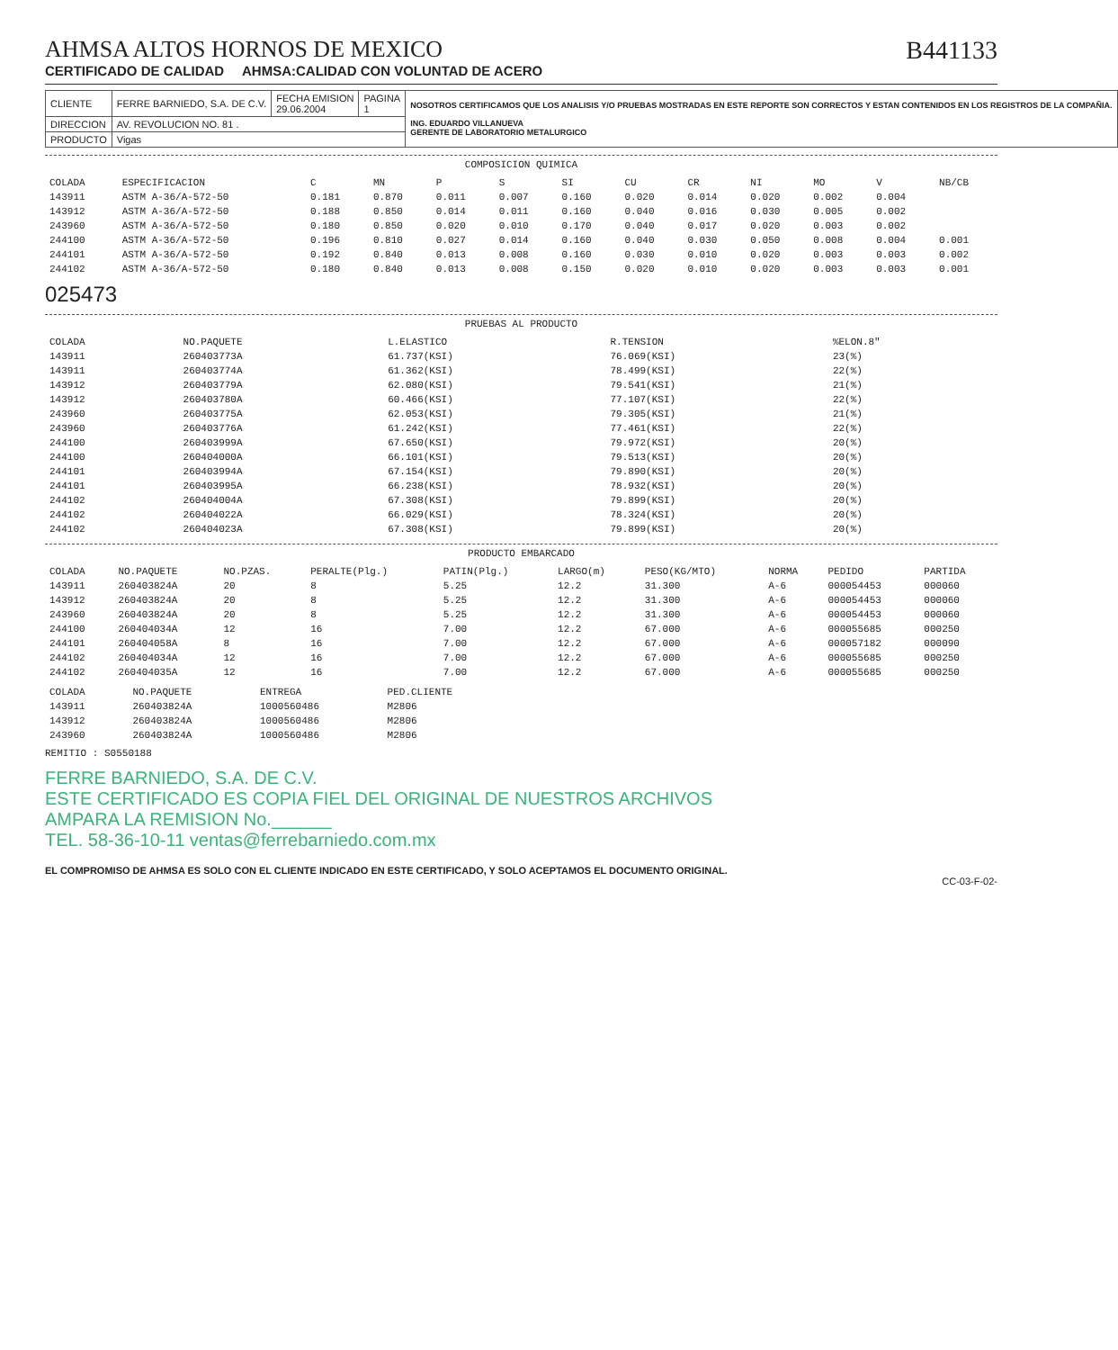AHMSA ALTOS HORNOS DE MEXICO
CERTIFICADO DE CALIDAD AHMSA:CALIDAD CON VOLUNTAD DE ACERO
B441133
| CLIENTE | FERRE BARNIEDO, S.A. DE C.V. | FECHA EMISION 29.06.2004 | PAGINA 1 | NOSOTROS CERTIFICAMOS QUE LOS ANALISIS Y/O PRUEBAS MOSTRADAS EN ESTE REPORTE SON CORRECTOS Y ESTAN CONTENIDOS EN LOS REGISTROS DE LA COMPAÑIA. ING. EDUARDO VILLANUEVA GERENTE DE LABORATORIO METALURGICO |
| DIRECCION | AV. REVOLUCION NO. 81 . | | | |
| PRODUCTO | Vigas | | | |
COMPOSICION QUIMICA
| COLADA | ESPECIFICACION | C | MN | P | S | SI | CU | CR | NI | MO | V | NB/CB |
| --- | --- | --- | --- | --- | --- | --- | --- | --- | --- | --- | --- | --- |
| 143911 | ASTM A-36/A-572-50 | 0.181 | 0.870 | 0.011 | 0.007 | 0.160 | 0.020 | 0.014 | 0.020 | 0.002 | 0.004 | |
| 143912 | ASTM A-36/A-572-50 | 0.188 | 0.850 | 0.014 | 0.011 | 0.160 | 0.040 | 0.016 | 0.030 | 0.005 | 0.002 | |
| 243960 | ASTM A-36/A-572-50 | 0.180 | 0.850 | 0.020 | 0.010 | 0.170 | 0.040 | 0.017 | 0.020 | 0.003 | 0.002 | |
| 244100 | ASTM A-36/A-572-50 | 0.196 | 0.810 | 0.027 | 0.014 | 0.160 | 0.040 | 0.030 | 0.050 | 0.008 | 0.004 | 0.001 |
| 244101 | ASTM A-36/A-572-50 | 0.192 | 0.840 | 0.013 | 0.008 | 0.160 | 0.030 | 0.010 | 0.020 | 0.003 | 0.003 | 0.002 |
| 244102 | ASTM A-36/A-572-50 | 0.180 | 0.840 | 0.013 | 0.008 | 0.150 | 0.020 | 0.010 | 0.020 | 0.003 | 0.003 | 0.001 |
025473
PRUEBAS AL PRODUCTO
| COLADA | NO.PAQUETE | L.ELASTICO | R.TENSION | %ELON.8" |
| --- | --- | --- | --- | --- |
| 143911 | 260403773A | 61.737(KSI) | 76.069(KSI) | 23(%) |
| 143911 | 260403774A | 61.362(KSI) | 78.499(KSI) | 22(%) |
| 143912 | 260403779A | 62.080(KSI) | 79.541(KSI) | 21(%) |
| 143912 | 260403780A | 60.466(KSI) | 77.107(KSI) | 22(%) |
| 243960 | 260403775A | 62.053(KSI) | 79.305(KSI) | 21(%) |
| 243960 | 260403776A | 61.242(KSI) | 77.461(KSI) | 22(%) |
| 244100 | 260403999A | 67.650(KSI) | 79.972(KSI) | 20(%) |
| 244100 | 260404000A | 66.101(KSI) | 79.513(KSI) | 20(%) |
| 244101 | 260403994A | 67.154(KSI) | 79.890(KSI) | 20(%) |
| 244101 | 260403995A | 66.238(KSI) | 78.932(KSI) | 20(%) |
| 244102 | 260404004A | 67.308(KSI) | 79.899(KSI) | 20(%) |
| 244102 | 260404022A | 66.029(KSI) | 78.324(KSI) | 20(%) |
| 244102 | 260404023A | 67.308(KSI) | 79.899(KSI) | 20(%) |
PRODUCTO EMBARCADO
| COLADA | NO.PAQUETE | NO.PZAS. | PERALTE(Plg.) | PATIN(Plg.) | LARGO(m) | PESO(KG/MTO) | NORMA | PEDIDO | PARTIDA |
| --- | --- | --- | --- | --- | --- | --- | --- | --- | --- |
| 143911 | 260403824A | 20 | 8 | 5.25 | 12.2 | 31.300 | A-6 | 000054453 | 000060 |
| 143912 | 260403824A | 20 | 8 | 5.25 | 12.2 | 31.300 | A-6 | 000054453 | 000060 |
| 243960 | 260403824A | 20 | 8 | 5.25 | 12.2 | 31.300 | A-6 | 000054453 | 000060 |
| 244100 | 260404034A | 12 | 16 | 7.00 | 12.2 | 67.000 | A-6 | 000055685 | 000250 |
| 244101 | 260404058A | 8 | 16 | 7.00 | 12.2 | 67.000 | A-6 | 000057182 | 000090 |
| 244102 | 260404034A | 12 | 16 | 7.00 | 12.2 | 67.000 | A-6 | 000055685 | 000250 |
| 244102 | 260404035A | 12 | 16 | 7.00 | 12.2 | 67.000 | A-6 | 000055685 | 000250 |
| COLADA | NO.PAQUETE | ENTREGA | PED.CLIENTE |
| --- | --- | --- | --- |
| 143911 | 260403824A | 1000560486 | M2806 |
| 143912 | 260403824A | 1000560486 | M2806 |
| 243960 | 260403824A | 1000560486 | M2806 |
REMITIO : S0550188
FERRE BARNIEDO, S.A. DE C.V.
ESTE CERTIFICADO ES COPIA FIEL DEL ORIGINAL DE NUESTROS ARCHIVOS
AMPARA LA REMISION No.______
TEL. 58-36-10-11 ventas@ferrebarniedo.com.mx
EL COMPROMISO DE AHMSA ES SOLO CON EL CLIENTE INDICADO EN ESTE CERTIFICADO, Y SOLO ACEPTAMOS EL DOCUMENTO ORIGINAL.
CC-03-F-02-